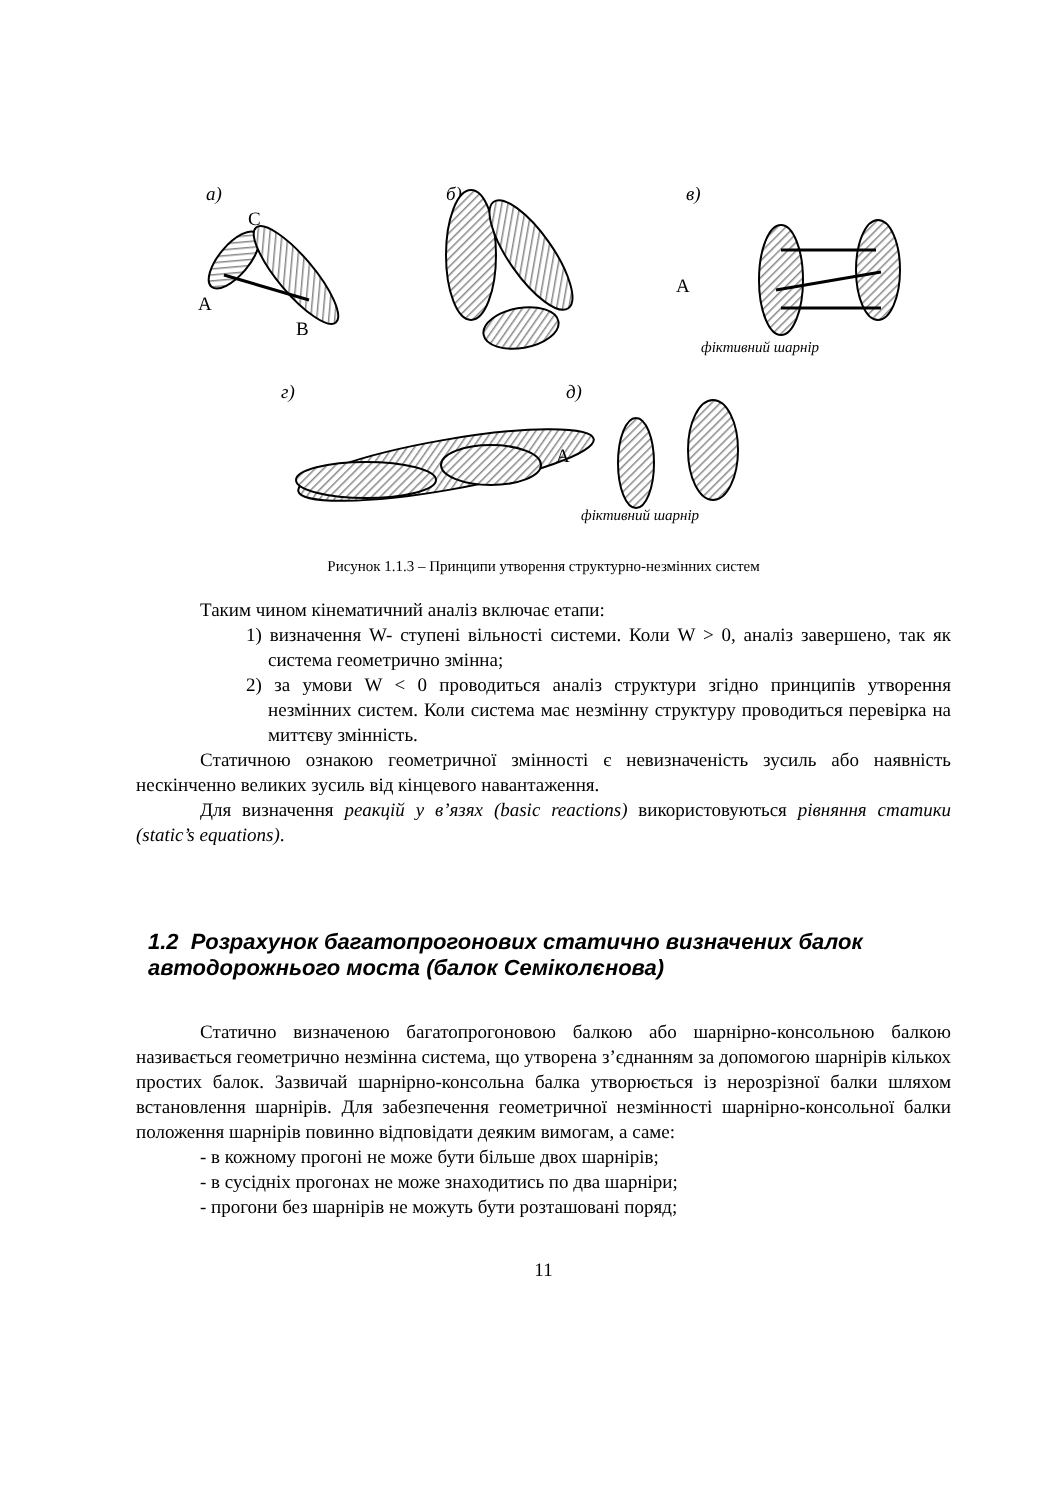а)
б)
в)
г)
д)
C
A
B
A
фіктивний шарнір
A
фіктивний шарнір
Рисунок 1.1.3 – Принципи утворення структурно-незмінних систем
Таким чином кінематичний аналіз включає етапи:
1) визначення W- ступені вільності системи. Коли W > 0, аналіз завершено, так як система геометрично змінна;
2) за умови W < 0 проводиться аналіз структури згідно принципів утворення незмінних систем. Коли система має незмінну структуру проводиться перевірка на миттєву змінність.
Статичною ознакою геометричної змінності є невизначеність зусиль або наявність нескінченно великих зусиль від кінцевого навантаження.
Для визначення реакцій у в’язях (basic reactions) використовуються рівняння статики (static’s equations).
1.2 Розрахунок багатопрогонових статично визначених балок автодорожнього моста (балок Семіколєнова)
Статично визначеною багатопрогоновою балкою або шарнірно-консольною балкою називається геометрично незмінна система, що утворена з’єднанням за допомогою шарнірів кількох простих балок. Зазвичай шарнірно-консольна балка утворюється із нерозрізної балки шляхом встановлення шарнірів. Для забезпечення геометричної незмінності шарнірно-консольної балки положення шарнірів повинно відповідати деяким вимогам, а саме:
- в кожному прогоні не може бути більше двох шарнірів;
- в сусідніх прогонах не може знаходитись по два шарніри;
- прогони без шарнірів не можуть бути розташовані поряд;
11